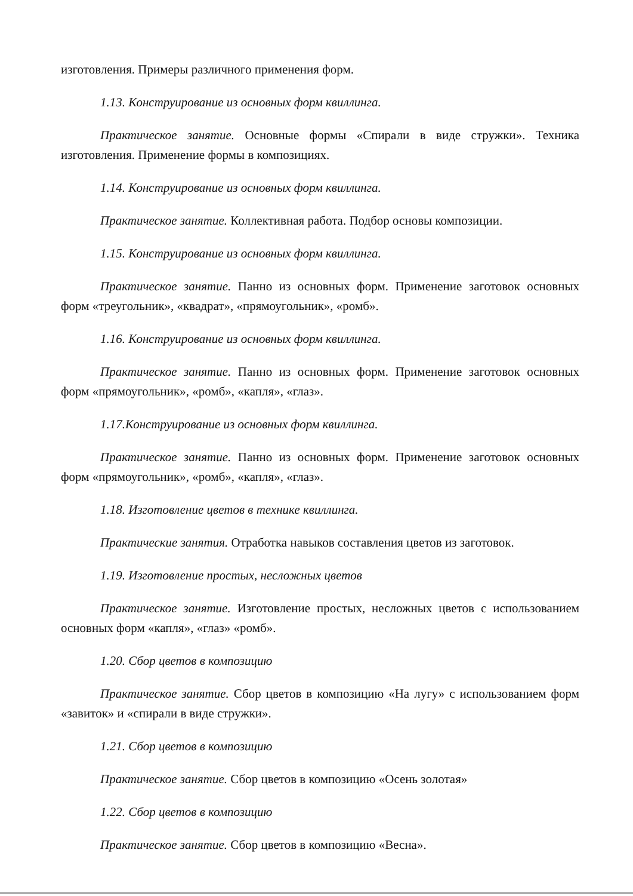изготовления. Примеры различного применения форм.
1.13. Конструирование из основных форм квиллинга.
Практическое занятие. Основные формы «Спирали в виде стружки». Техника изготовления. Применение формы в композициях.
1.14. Конструирование из основных форм квиллинга.
Практическое занятие. Коллективная работа. Подбор основы композиции.
1.15. Конструирование из основных форм квиллинга.
Практическое занятие. Панно из основных форм. Применение заготовок основных форм «треугольник», «квадрат», «прямоугольник», «ромб».
1.16. Конструирование из основных форм квиллинга.
Практическое занятие. Панно из основных форм. Применение заготовок основных форм «прямоугольник», «ромб», «капля», «глаз».
1.17.Конструирование из основных форм квиллинга.
Практическое занятие. Панно из основных форм. Применение заготовок основных форм «прямоугольник», «ромб», «капля», «глаз».
1.18. Изготовление цветов в технике квиллинга.
Практические занятия. Отработка навыков составления цветов из заготовок.
1.19. Изготовление простых, несложных цветов
Практическое занятие. Изготовление простых, несложных цветов с использованием основных форм «капля», «глаз» «ромб».
1.20. Сбор цветов в композицию
Практическое занятие. Сбор цветов в композицию «На лугу» с использованием форм «завиток» и «спирали в виде стружки».
1.21. Сбор цветов в композицию
Практическое занятие. Сбор цветов в композицию «Осень золотая»
1.22. Сбор цветов в композицию
Практическое занятие. Сбор цветов в композицию «Весна».